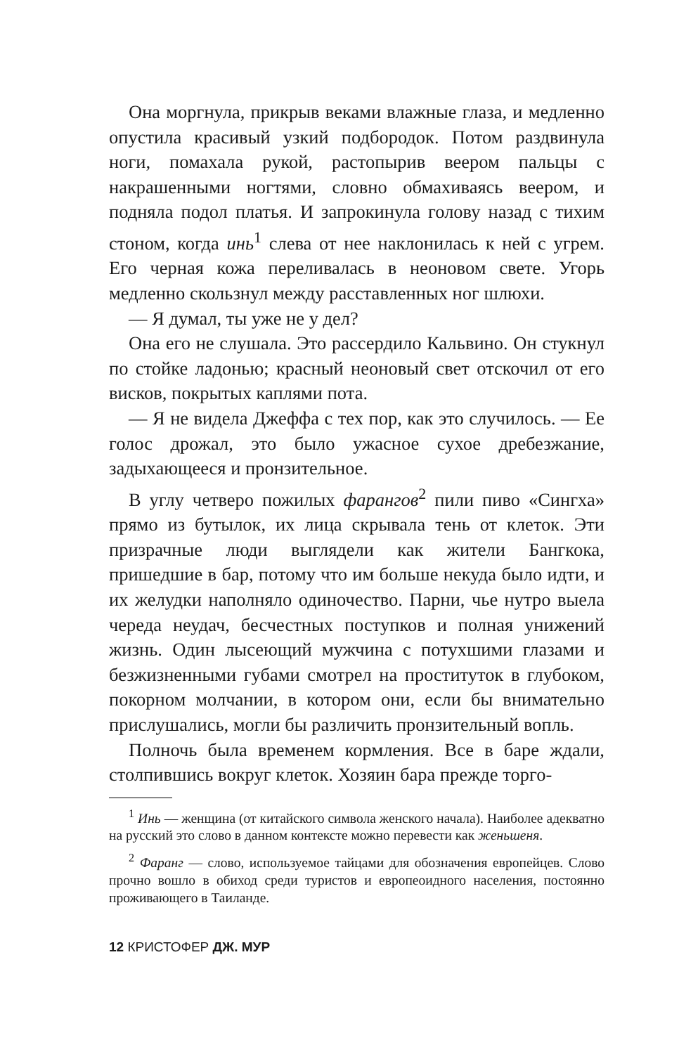Она моргнула, прикрыв веками влажные глаза, и медленно опустила красивый узкий подбородок. Потом раздвинула ноги, помахала рукой, растопырив веером пальцы с накрашенными ногтями, словно обмахиваясь веером, и подняла подол платья. И запрокинула голову назад с тихим стоном, когда инь<sup>1</sup> слева от нее наклонилась к ней с угрем. Его черная кожа переливалась в неоновом свете. Угорь медленно скользнул между расставленных ног шлюхи.
— Я думал, ты уже не у дел?
Она его не слушала. Это рассердило Кальвино. Он стукнул по стойке ладонью; красный неоновый свет отскочил от его висков, покрытых каплями пота.
— Я не видела Джеффа с тех пор, как это случилось. — Ее голос дрожал, это было ужасное сухое дребезжание, задыхающееся и пронзительное.
В углу четверо пожилых фарангов<sup>2</sup> пили пиво «Сингха» прямо из бутылок, их лица скрывала тень от клеток. Эти призрачные люди выглядели как жители Бангкока, пришедшие в бар, потому что им больше некуда было идти, и их желудки наполняло одиночество. Парни, чье нутро выела череда неудач, бесчестных поступков и полная унижений жизнь. Один лысеющий мужчина с потухшими глазами и безжизненными губами смотрел на проституток в глубоком, покорном молчании, в котором они, если бы внимательно прислушались, могли бы различить пронзительный вопль.
Полночь была временем кормления. Все в баре ждали, столпившись вокруг клеток. Хозяин бара прежде торго-
<sup>1</sup> Инь — женщина (от китайского символа женского начала). Наиболее адекватно на русский это слово в данном контексте можно перевести как женьшеня.
<sup>2</sup> Фаранг — слово, используемое тайцами для обозначения европейцев. Слово прочно вошло в обиход среди туристов и европеоидного населения, постоянно проживающего в Таиланде.
12 КРИСТОФЕР ДЖ. МУР